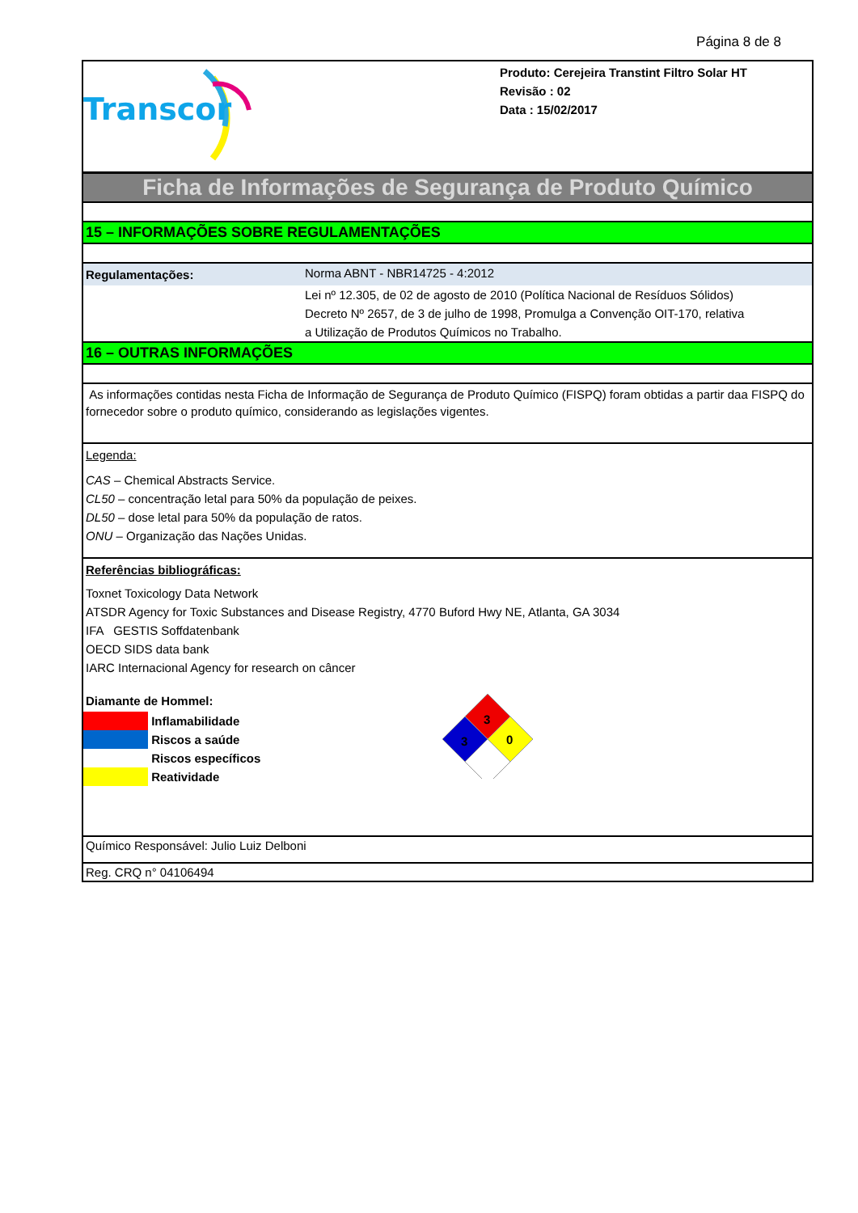Página 8 de 8
Transcor
Produto: Cerejeira Transtint Filtro Solar HT
Revisão : 02
Data : 15/02/2017
Ficha de Informações de Segurança de Produto Químico
15 – INFORMAÇÕES SOBRE REGULAMENTAÇÕES
Regulamentações: Norma ABNT - NBR14725 - 4:2012
Lei nº 12.305, de 02 de agosto de 2010 (Política Nacional de Resíduos Sólidos)
Decreto Nº 2657, de 3 de julho de 1998, Promulga a Convenção OIT-170, relativa
a Utilização de Produtos Químicos no Trabalho.
16 – OUTRAS INFORMAÇÕES
As informações contidas nesta Ficha de Informação de Segurança de Produto Químico (FISPQ) foram obtidas a partir daa FISPQ do fornecedor sobre o produto químico, considerando as legislações vigentes.
Legenda:
CAS – Chemical Abstracts Service.
CL50 – concentração letal para 50% da população de peixes.
DL50 – dose letal para 50% da população de ratos.
ONU – Organização das Nações Unidas.
Referências bibliográficas:
Toxnet Toxicology Data Network
ATSDR Agency for Toxic Substances and Disease Registry, 4770 Buford Hwy NE, Atlanta, GA 3034
IFA GESTIS Soffdatenbank
OECD SIDS data bank
IARC Internacional Agency for research on câncer
Diamante de Hommel:
Inflamabilidade
Riscos a saúde
Riscos específicos
Reatividade
3
3
0
Químico Responsável: Julio Luiz Delboni
Reg. CRQ n° 04106494